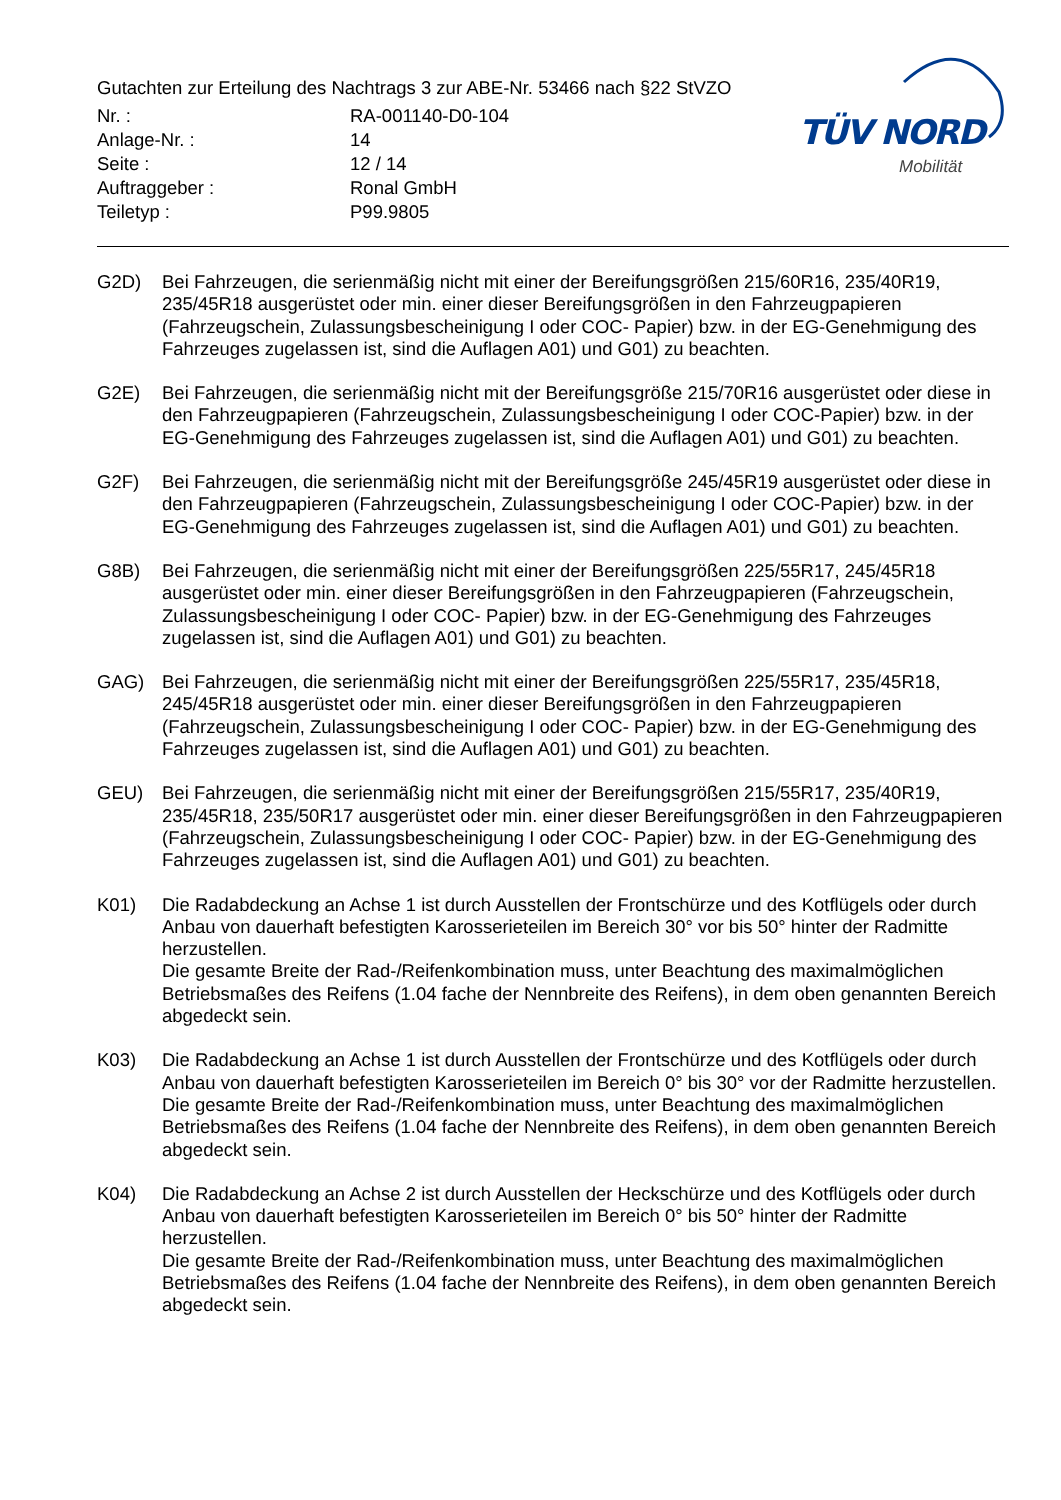Gutachten zur Erteilung des Nachtrags 3 zur ABE-Nr. 53466 nach §22 StVZO
| Nr. : | RA-001140-D0-104 |
| Anlage-Nr. : | 14 |
| Seite : | 12 / 14 |
| Auftraggeber : | Ronal GmbH |
| Teiletyp : | P99.9805 |
TÜV NORD
Mobilität
G2D) Bei Fahrzeugen, die serienmäßig nicht mit einer der Bereifungsgrößen 215/60R16, 235/40R19, 235/45R18 ausgerüstet oder min. einer dieser Bereifungsgrößen in den Fahrzeugpapieren (Fahrzeugschein, Zulassungsbescheinigung I oder COC- Papier) bzw. in der EG-Genehmigung des Fahrzeuges zugelassen ist, sind die Auflagen A01) und G01) zu beachten.
G2E) Bei Fahrzeugen, die serienmäßig nicht mit der Bereifungsgröße 215/70R16 ausgerüstet oder diese in den Fahrzeugpapieren (Fahrzeugschein, Zulassungsbescheinigung I oder COC-Papier) bzw. in der EG-Genehmigung des Fahrzeuges zugelassen ist, sind die Auflagen A01) und G01) zu beachten.
G2F) Bei Fahrzeugen, die serienmäßig nicht mit der Bereifungsgröße 245/45R19 ausgerüstet oder diese in den Fahrzeugpapieren (Fahrzeugschein, Zulassungsbescheinigung I oder COC-Papier) bzw. in der EG-Genehmigung des Fahrzeuges zugelassen ist, sind die Auflagen A01) und G01) zu beachten.
G8B) Bei Fahrzeugen, die serienmäßig nicht mit einer der Bereifungsgrößen 225/55R17, 245/45R18 ausgerüstet oder min. einer dieser Bereifungsgrößen in den Fahrzeugpapieren (Fahrzeugschein, Zulassungsbescheinigung I oder COC- Papier) bzw. in der EG-Genehmigung des Fahrzeuges zugelassen ist, sind die Auflagen A01) und G01) zu beachten.
GAG) Bei Fahrzeugen, die serienmäßig nicht mit einer der Bereifungsgrößen 225/55R17, 235/45R18, 245/45R18 ausgerüstet oder min. einer dieser Bereifungsgrößen in den Fahrzeugpapieren (Fahrzeugschein, Zulassungsbescheinigung I oder COC- Papier) bzw. in der EG-Genehmigung des Fahrzeuges zugelassen ist, sind die Auflagen A01) und G01) zu beachten.
GEU) Bei Fahrzeugen, die serienmäßig nicht mit einer der Bereifungsgrößen 215/55R17, 235/40R19, 235/45R18, 235/50R17 ausgerüstet oder min. einer dieser Bereifungsgrößen in den Fahrzeugpapieren (Fahrzeugschein, Zulassungsbescheinigung I oder COC- Papier) bzw. in der EG-Genehmigung des Fahrzeuges zugelassen ist, sind die Auflagen A01) und G01) zu beachten.
K01) Die Radabdeckung an Achse 1 ist durch Ausstellen der Frontschürze und des Kotflügels oder durch Anbau von dauerhaft befestigten Karosserieteilen im Bereich 30° vor bis 50° hinter der Radmitte herzustellen.
Die gesamte Breite der Rad-/Reifenkombination muss, unter Beachtung des maximalmöglichen Betriebsmaßes des Reifens (1.04 fache der Nennbreite des Reifens), in dem oben genannten Bereich abgedeckt sein.
K03) Die Radabdeckung an Achse 1 ist durch Ausstellen der Frontschürze und des Kotflügels oder durch Anbau von dauerhaft befestigten Karosserieteilen im Bereich 0° bis 30° vor der Radmitte herzustellen.
Die gesamte Breite der Rad-/Reifenkombination muss, unter Beachtung des maximalmöglichen Betriebsmaßes des Reifens (1.04 fache der Nennbreite des Reifens), in dem oben genannten Bereich abgedeckt sein.
K04) Die Radabdeckung an Achse 2 ist durch Ausstellen der Heckschürze und des Kotflügels oder durch Anbau von dauerhaft befestigten Karosserieteilen im Bereich 0° bis 50° hinter der Radmitte herzustellen.
Die gesamte Breite der Rad-/Reifenkombination muss, unter Beachtung des maximalmöglichen Betriebsmaßes des Reifens (1.04 fache der Nennbreite des Reifens), in dem oben genannten Bereich abgedeckt sein.